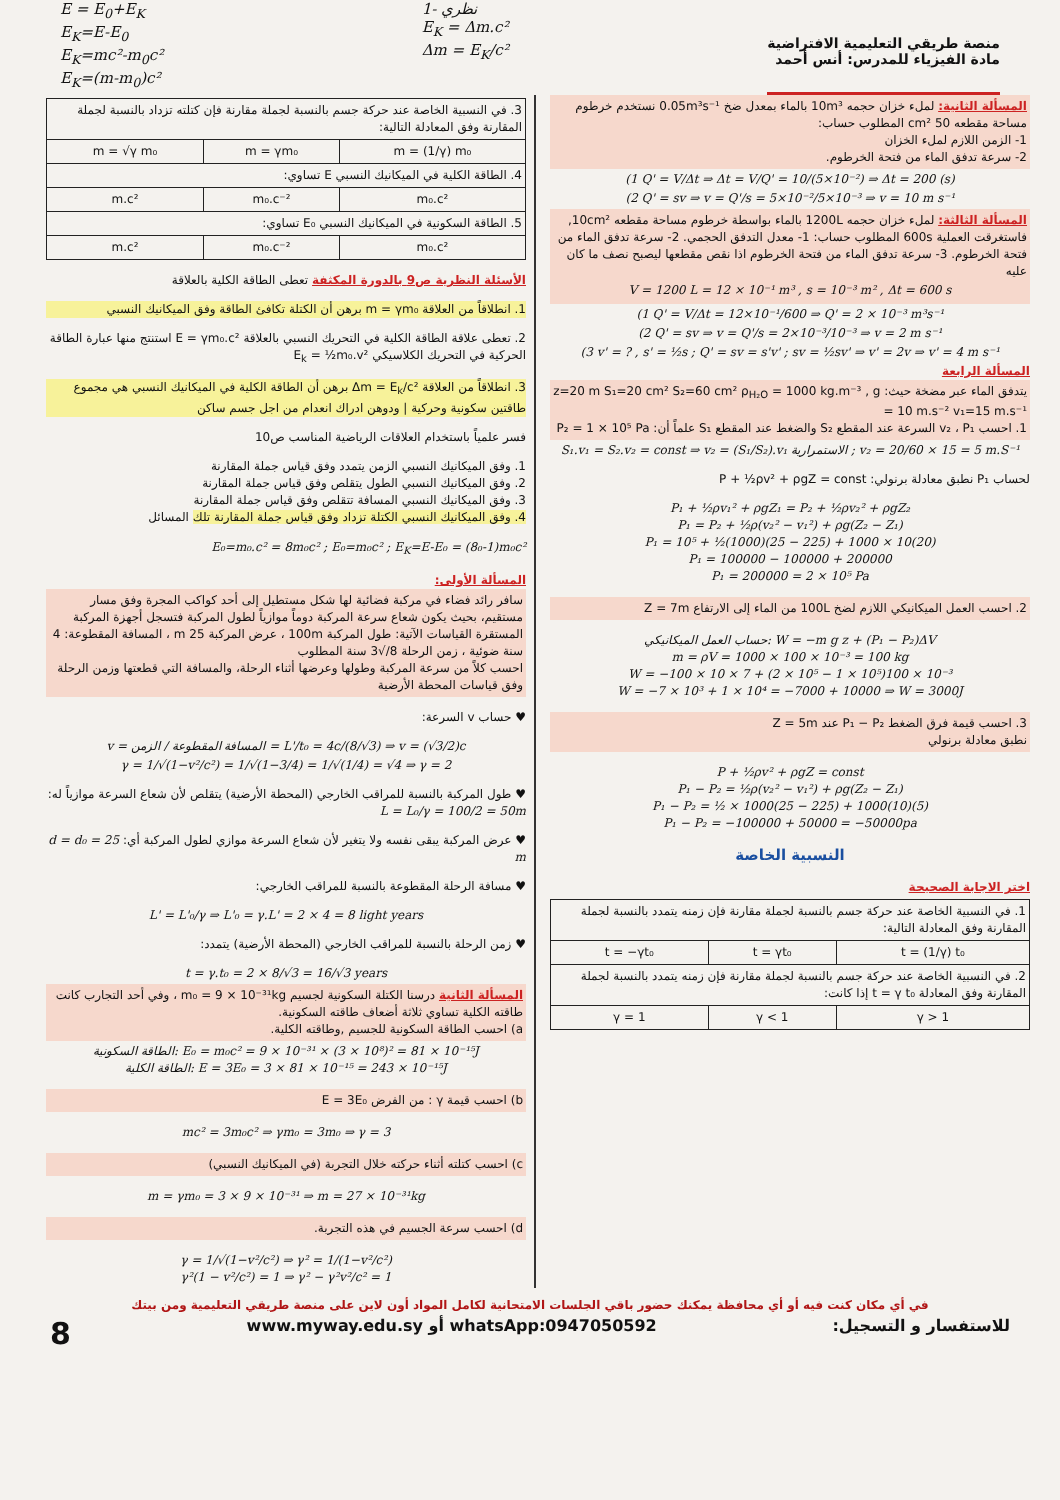E = E<sub>0</sub>+E<sub>K</sub>
E<sub>K</sub>=E-E<sub>0</sub>
E<sub>K</sub>=mc²-m<sub>0</sub>c²
E<sub>K</sub>=(m-m<sub>0</sub>)c²
1- نظري
E<sub>K</sub> = Δm.c²
Δm = E<sub>K</sub>/c²
منصة طريقي التعليمية الافتراضية
مادة الفيزياء للمدرس: أنس أحمد
المسألة الثانية: لملء خزان حجمه 10m³ بالماء بمعدل ضخ 0.05m³s⁻¹ نستخدم خرطوم مساحة مقطعه 50 cm² المطلوب حساب:
1- الزمن اللازم لملء الخزان
2- سرعة تدفق الماء من فتحة الخرطوم.
(1 Q' = V/Δt ⇒ Δt = V/Q' = 10/(5×10⁻²) ⇒ Δt = 200 (s)
(2 Q' = sv ⇒ v = Q'/s = 5×10⁻²/5×10⁻³ ⇒ v = 10 m s⁻¹
المسألة الثالثة: لملء خزان حجمه 1200L بالماء بواسطة خرطوم مساحة مقطعه 10cm², فاستغرقت العملية 600s المطلوب حساب: 1- معدل التدفق الحجمي. 2- سرعة تدفق الماء من فتحة الخرطوم. 3- سرعة تدفق الماء من فتحة الخرطوم اذا نقص مقطعها ليصبح نصف ما كان عليه
V = 1200 L = 12 × 10⁻¹ m³ , s = 10⁻³ m² , Δt = 600 s
(1 Q' = V/Δt = 12×10⁻¹/600 ⇒ Q' = 2 × 10⁻³ m³s⁻¹
(2 Q' = sv ⇒ v = Q'/s = 2×10⁻³/10⁻³ ⇒ v = 2 m s⁻¹
(3 v' = ? , s' = ½s ; Q' = sv = s'v' ; sv = ½sv' ⇒ v' = 2v ⇒ v' = 4 m s⁻¹
المسألة الرابعة
يتدفق الماء عبر مضخة حيث: z=20 m S₁=20 cm² S₂=60 cm² ρ<sub>H₂O</sub> = 1000 kg.m⁻³ , g = 10 m.s⁻² v₁=15 m.s⁻¹
1. احسب v₂ ، P₁ السرعة عند المقطع S₂ والضغط عند المقطع S₁ علماً أن: P₂ = 1 × 10⁵ Pa
S₁.v₁ = S₂.v₂ = const ⇒ v₂ = (S₁/S₂).v₁ الاستمرارية ; v₂ = 20/60 × 15 = 5 m.S⁻¹
لحساب P₁ نطبق معادلة برنولي: P + ½ρv² + ρgZ = const
P₁ + ½ρv₁² + ρgZ₁ = P₂ + ½ρv₂² + ρgZ₂
P₁ = P₂ + ½ρ(v₂² − v₁²) + ρg(Z₂ − Z₁)
P₁ = 10⁵ + ½(1000)(25 − 225) + 1000 × 10(20)
P₁ = 100000 − 100000 + 200000
P₁ = 200000 = 2 × 10⁵ Pa
2. احسب العمل الميكانيكي اللازم لضخ 100L من الماء إلى الارتفاع Z = 7m
حساب العمل الميكانيكي: W = −m g z + (P₁ − P₂)ΔV
m = ρV = 1000 × 100 × 10⁻³ = 100 kg
W = −100 × 10 × 7 + (2 × 10⁵ − 1 × 10⁵)100 × 10⁻³
W = −7 × 10³ + 1 × 10⁴ = −7000 + 10000 ⇒ W = 3000J
3. احسب قيمة فرق الضغط P₁ − P₂ عند Z = 5m
نطبق معادلة برنولي
P + ½ρv² + ρgZ = const
P₁ − P₂ = ½ρ(v₂² − v₁²) + ρg(Z₂ − Z₁)
P₁ − P₂ = ½ × 1000(25 − 225) + 1000(10)(5)
P₁ − P₂ = −100000 + 50000 = −50000pa
النسبية الخاصة
اختر الاجابة الصحيحة
| 1. في النسبية الخاصة عند حركة جسم بالنسبة لجملة مقارنة فإن زمنه يتمدد بالنسبة لجملة المقارنة وفق المعادلة التالية: | | |
| t = (1/γ) t₀ | t = γt₀ | t = −γt₀ |
| 2. في النسبية الخاصة عند حركة جسم بالنسبة لجملة مقارنة فإن زمنه يتمدد بالنسبة لجملة المقارنة وفق المعادلة t = γ t₀ إذا كانت: | | |
| γ > 1 | γ < 1 | γ = 1 |
| 3. في النسبية الخاصة عند حركة جسم بالنسبة لجملة مقارنة فإن كتلته تزداد بالنسبة لجملة المقارنة وفق المعادلة التالية: | | |
| m = (1/γ) m₀ | m = γm₀ | m = √γ m₀ |
| 4. الطاقة الكلية في الميكانيك النسبي E تساوي: | | |
| m₀.c² | m₀.c⁻² | m.c² |
| 5. الطاقة السكونية في الميكانيك النسبي E₀ تساوي: | | |
| m₀.c² | m₀.c⁻² | m.c² |
الأسئلة النظرية ص9 بالدورة المكثفة تعطى الطاقة الكلية بالعلاقة
1. انطلاقاً من العلاقة m = γm₀ برهن أن الكتلة تكافئ الطاقة وفق الميكانيك النسبي
2. تعطى علاقة الطاقة الكلية في التحريك النسبي بالعلاقة E = γm₀.c² استنتج منها عبارة الطاقة الحركية في التحريك الكلاسيكي E<sub>k</sub> = ½m₀.v²
3. انطلاقاً من العلاقة Δm = E<sub>k</sub>/c² برهن أن الطاقة الكلية في الميكانيك النسبي هي مجموع طاقتين سكونية وحركية | ودوهن ادراك انعدام من اجل جسم ساكن
فسر علمياً باستخدام العلاقات الرياضية المناسب ص10
1. وفق الميكانيك النسبي الزمن يتمدد وفق قياس جملة المقارنة
2. وفق الميكانيك النسبي الطول يتقلص وفق قياس جملة المقارنة
3. وفق الميكانيك النسبي المسافة تتقلص وفق قياس جملة المقارنة
4. وفق الميكانيك النسبي الكتلة تزداد وفق قياس جملة المقارنة تلك المسائل
E₀=m₀.c² = 8m₀c² ; E₀=m₀c² ; E<sub>K</sub>=E-E₀ = (8₀-1)m₀c²
المسألة الأولى:
سافر رائد فضاء في مركبة فضائية لها شكل مستطيل إلى أحد كواكب المجرة وفق مسار مستقيم، بحيث يكون شعاع سرعة المركبة دوماً موازياً لطول المركبة فتسجل أجهزة المركبة المستقرة القياسات الآتية: طول المركبة 100m ، عرض المركبة 25 m ، المسافة المقطوعة: 4 سنة ضوئية ، زمن الرحلة 8/√3 سنة المطلوب
احسب كلاً من سرعة المركبة وطولها وعرضها أثناء الرحلة، والمسافة التي قطعتها وزمن الرحلة وفق قياسات المحطة الأرضية
♥ حساب v السرعة:
v = المسافة المقطوعة / الزمن = L'/t₀ = 4c/(8/√3) ⇒ v = (√3/2)c
γ = 1/√(1−v²/c²) = 1/√(1−3/4) = 1/√(1/4) = √4 ⇒ γ = 2
♥ طول المركبة بالنسبة للمراقب الخارجي (المحطة الأرضية) يتقلص لأن شعاع السرعة موازياً له: L = L₀/γ = 100/2 = 50m
♥ عرض المركبة يبقى نفسه ولا يتغير لأن شعاع السرعة موازي لطول المركبة أي: d = d₀ = 25 m
♥ مسافة الرحلة المقطوعة بالنسبة للمراقب الخارجي:
L' = L'₀/γ ⇒ L'₀ = γ.L' = 2 × 4 = 8 light years
♥ زمن الرحلة بالنسبة للمراقب الخارجي (المحطة الأرضية) يتمدد:
t = γ.t₀ = 2 × 8/√3 = 16/√3 years
المسألة الثانية درسنا الكتلة السكونية لجسيم m₀ = 9 × 10⁻³¹kg ، وفي أحد التجارب كانت طاقته الكلية تساوي ثلاثة أضعاف طاقته السكونية.
a) احسب الطاقة السكونية للجسيم ,وطاقته الكلية.
الطاقة السكونية: E₀ = m₀c² = 9 × 10⁻³¹ × (3 × 10⁸)² = 81 × 10⁻¹⁵J
الطاقة الكلية: E = 3E₀ = 3 × 81 × 10⁻¹⁵ = 243 × 10⁻¹⁵J
b) احسب قيمة γ : من الفرض E = 3E₀
mc² = 3m₀c² ⇒ γm₀ = 3m₀ ⇒ γ = 3
c) احسب كتلته أثناء حركته خلال التجربة (في الميكانيك النسبي)
m = γm₀ = 3 × 9 × 10⁻³¹ ⇒ m = 27 × 10⁻³¹kg
d) احسب سرعة الجسيم في هذه التجربة.
γ = 1/√(1−v²/c²) ⇒ γ² = 1/(1−v²/c²)
γ²(1 − v²/c²) = 1 ⇒ γ² − γ²v²/c² = 1
في أي مكان كنت فيه أو أي محافظة يمكنك حضور باقي الجلسات الامتحانية لكامل المواد أون لاين على منصة طريقي التعليمية ومن بيتك
8 www.myway.edu.sy أو whatsApp:0947050592 للاستفسار و التسجيل: